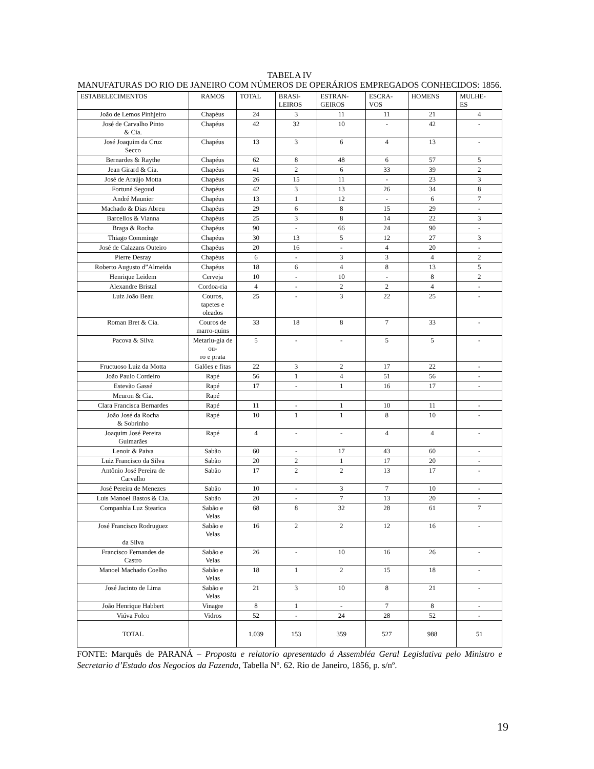TABELA IV
MANUFATURAS DO RIO DE JANEIRO COM NÚMEROS DE OPERÁRIOS EMPREGADOS CONHECIDOS: 1856.
| ESTABELECIMENTOS | RAMOS | TOTAL | BRASI- LEIROS | ESTRAN- GEIROS | ESCRA- VOS | HOMENS | MULHE- ES |
| --- | --- | --- | --- | --- | --- | --- | --- |
| João de Lemos Pinhjeiro | Chapéus | 24 | 3 | 11 | 11 | 21 | 4 |
| José de Carvalho Pinto & Cia. | Chapéus | 42 | 32 | 10 | - | 42 | - |
| José Joaquim da Cruz Secco | Chapéus | 13 | 3 | 6 | 4 | 13 | - |
| Bernardes & Raythe | Chapéus | 62 | 8 | 48 | 6 | 57 | 5 |
| Jean Girard & Cia. | Chapéus | 41 | 2 | 6 | 33 | 39 | 2 |
| José de Araújo Motta | Chapéus | 26 | 15 | 11 | - | 23 | 3 |
| Fortuné Segoud | Chapéus | 42 | 3 | 13 | 26 | 34 | 8 |
| André Maunier | Chapéus | 13 | 1 | 12 | - | 6 | 7 |
| Machado & Dias Abreu | Chapéus | 29 | 6 | 8 | 15 | 29 | - |
| Barcellos & Vianna | Chapéus | 25 | 3 | 8 | 14 | 22 | 3 |
| Braga & Rocha | Chapéus | 90 | - | 66 | 24 | 90 | - |
| Thiago Comminge | Chapéus | 30 | 13 | 5 | 12 | 27 | 3 |
| José de Calazans Outeiro | Chapéus | 20 | 16 | - | 4 | 20 | - |
| Pierre Desray | Chapéus | 6 | - | 3 | 3 | 4 | 2 |
| Roberto Augusto d”Almeida | Chapéus | 18 | 6 | 4 | 8 | 13 | 5 |
| Henrique Leidem | Cerveja | 10 | - | 10 | - | 8 | 2 |
| Alexandre Bristal | Cordoa-ria | 4 | - | 2 | 2 | 4 | - |
| Luiz João Beau | Couros, tapetes e oleados | 25 | - | 3 | 22 | 25 | - |
| Roman Bret & Cia. | Couros de marro-quins | 33 | 18 | 8 | 7 | 33 | - |
| Pacova & Silva | Metarlu-gia de ou- ro e prata | 5 | - | - | 5 | 5 | - |
| Fructuoso Luiz da Motta | Galões e fitas | 22 | 3 | 2 | 17 | 22 | - |
| João Paulo Cordeiro | Rapé | 56 | 1 | 4 | 51 | 56 | - |
| Estevão Gassé | Rapé | 17 | - | 1 | 16 | 17 | - |
| Meuron & Cia. | Rapé | | | | | | |
| Clara Francisca Bernardes | Rapé | 11 | - | 1 | 10 | 11 | - |
| João José da Rocha & Sobrinho | Rapé | 10 | 1 | 1 | 8 | 10 | - |
| Joaquim José Pereira Guimarães | Rapé | 4 | - | - | 4 | 4 | - |
| Lenoir & Paiva | Sabão | 60 | - | 17 | 43 | 60 | - |
| Luiz Francisco da Silva | Sabão | 20 | 2 | 1 | 17 | 20 | - |
| Antônio José Pereira de Carvalho | Sabão | 17 | 2 | 2 | 13 | 17 | - |
| José Pereira de Menezes | Sabão | 10 | - | 3 | 7 | 10 | - |
| Luís Manoel Bastos & Cia. | Sabão | 20 | - | 7 | 13 | 20 | - |
| Companhia Luz Stearica | Sabão e Velas | 68 | 8 | 32 | 28 | 61 | 7 |
| José Francisco Rodruguez da Silva | Sabão e Velas | 16 | 2 | 2 | 12 | 16 | - |
| Francisco Fernandes de Castro | Sabão e Velas | 26 | - | 10 | 16 | 26 | - |
| Manoel Machado Coelho | Sabão e Velas | 18 | 1 | 2 | 15 | 18 | - |
| José Jacinto de Lima | Sabão e Velas | 21 | 3 | 10 | 8 | 21 | - |
| João Henrique Habbert | Vinagre | 8 | 1 | - | 7 | 8 | - |
| Viúva Folco | Vidros | 52 | - | 24 | 28 | 52 | - |
| TOTAL | | 1.039 | 153 | 359 | 527 | 988 | 51 |
FONTE: Marquês de PARANÁ – Proposta e relatorio apresentado á Assembléa Geral Legislativa pelo Ministro e Secretario d’Estado dos Negocios da Fazenda, Tabella Nº. 62. Rio de Janeiro, 1856, p. s/nº.
19